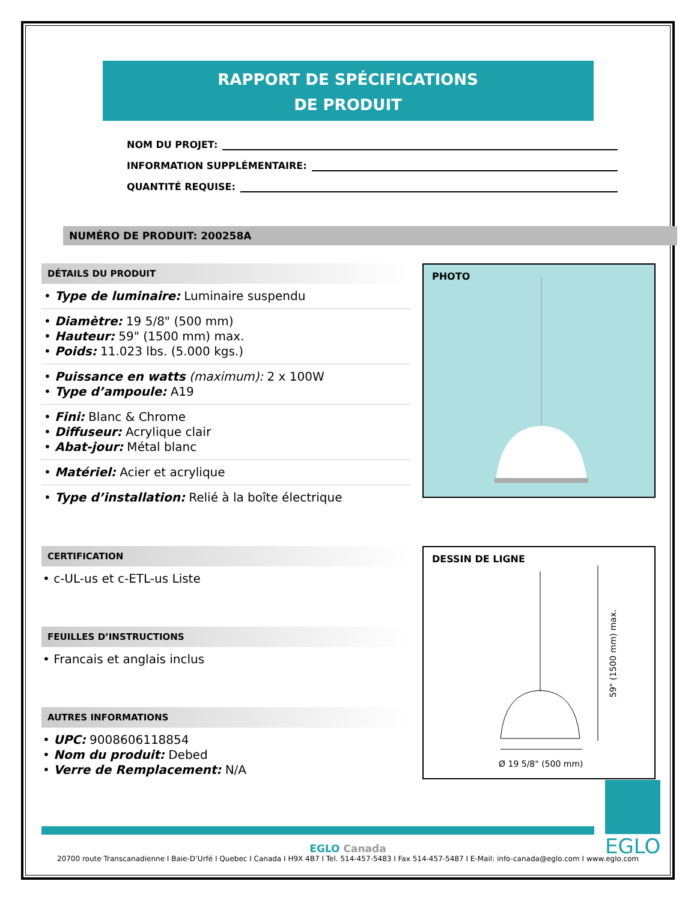RAPPORT DE SPÉCIFICATIONS
DE PRODUIT
NOM DU PROJET:
INFORMATION SUPPLÉMENTAIRE:
QUANTITÉ REQUISE:
NUMÉRO DE PRODUIT: 200258A
DÉTAILS DU PRODUIT
• Type de luminaire: Luminaire suspendu
• Diamètre: 19 5/8" (500 mm)
• Hauteur: 59" (1500 mm) max.
• Poids: 11.023 lbs. (5.000 kgs.)
• Puissance en watts (maximum): 2 x 100W
• Type d’ampoule: A19
• Fini: Blanc & Chrome
• Diffuseur: Acrylique clair
• Abat-jour: Métal blanc
• Matériel: Acier et acrylique
• Type d’installation: Relié à la boîte électrique
PHOTO
CERTIFICATION
• c-UL-us et c-ETL-us Liste
FEUILLES D’INSTRUCTIONS
• Francais et anglais inclus
AUTRES INFORMATIONS
• UPC: 9008606118854
• Nom du produit: Debed
• Verre de Remplacement: N/A
DESSIN DE LIGNE
59" (1500 mm) max.
Ø 19 5/8" (500 mm)
EGLO
EGLO Canada
20700 route Transcanadienne I Baie-D’Urfé I Quebec I Canada I H9X 4B7 I Tel. 514-457-5483 I Fax 514-457-5487 I E-Mail: info-canada@eglo.com I www.eglo.com